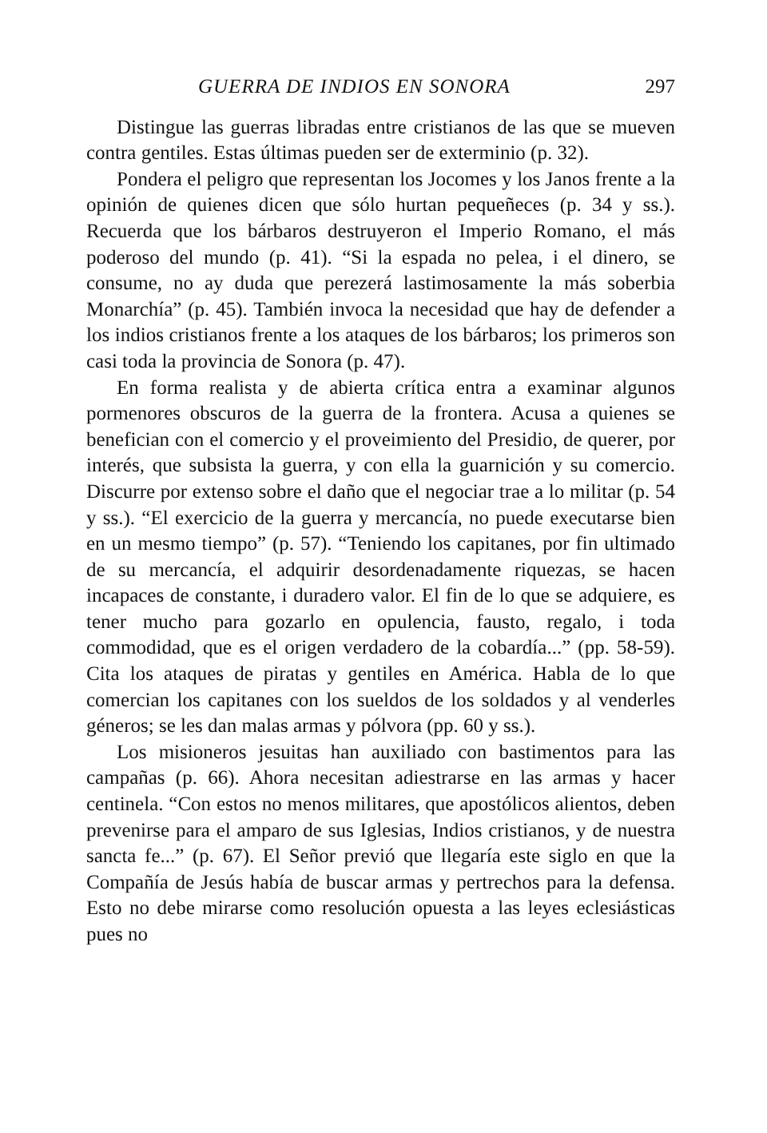GUERRA DE INDIOS EN SONORA 297
Distingue las guerras libradas entre cristianos de las que se mueven contra gentiles. Estas últimas pueden ser de exterminio (p. 32).
Pondera el peligro que representan los Jocomes y los Janos frente a la opinión de quienes dicen que sólo hurtan pequeñeces (p. 34 y ss.). Recuerda que los bárbaros destruyeron el Imperio Romano, el más poderoso del mundo (p. 41). “Si la espada no pelea, i el dinero, se consume, no ay duda que perezerá lastimosamente la más soberbia Monarchía” (p. 45). También invoca la necesidad que hay de defender a los indios cristianos frente a los ataques de los bárbaros; los primeros son casi toda la provincia de Sonora (p. 47).
En forma realista y de abierta crítica entra a examinar algunos pormenores obscuros de la guerra de la frontera. Acusa a quienes se benefician con el comercio y el proveimiento del Presidio, de querer, por interés, que subsista la guerra, y con ella la guarnición y su comercio. Discurre por extenso sobre el daño que el negociar trae a lo militar (p. 54 y ss.). “El exercicio de la guerra y mercancía, no puede executarse bien en un mesmo tiempo” (p. 57). “Teniendo los capitanes, por fin ultimado de su mercancía, el adquirir desordenadamente riquezas, se hacen incapaces de constante, i duradero valor. El fin de lo que se adquiere, es tener mucho para gozarlo en opulencia, fausto, regalo, i toda commodidad, que es el origen verdadero de la cobardía...” (pp. 58-59). Cita los ataques de piratas y gentiles en América. Habla de lo que comercian los capitanes con los sueldos de los soldados y al venderles géneros; se les dan malas armas y pólvora (pp. 60 y ss.).
Los misioneros jesuitas han auxiliado con bastimentos para las campañas (p. 66). Ahora necesitan adiestrarse en las armas y hacer centinela. “Con estos no menos militares, que apostólicos alientos, deben prevenirse para el amparo de sus Iglesias, Indios cristianos, y de nuestra sancta fe...” (p. 67). El Señor previó que llegaría este siglo en que la Compañía de Jesús había de buscar armas y pertrechos para la defensa. Esto no debe mirarse como resolución opuesta a las leyes eclesiásticas pues no